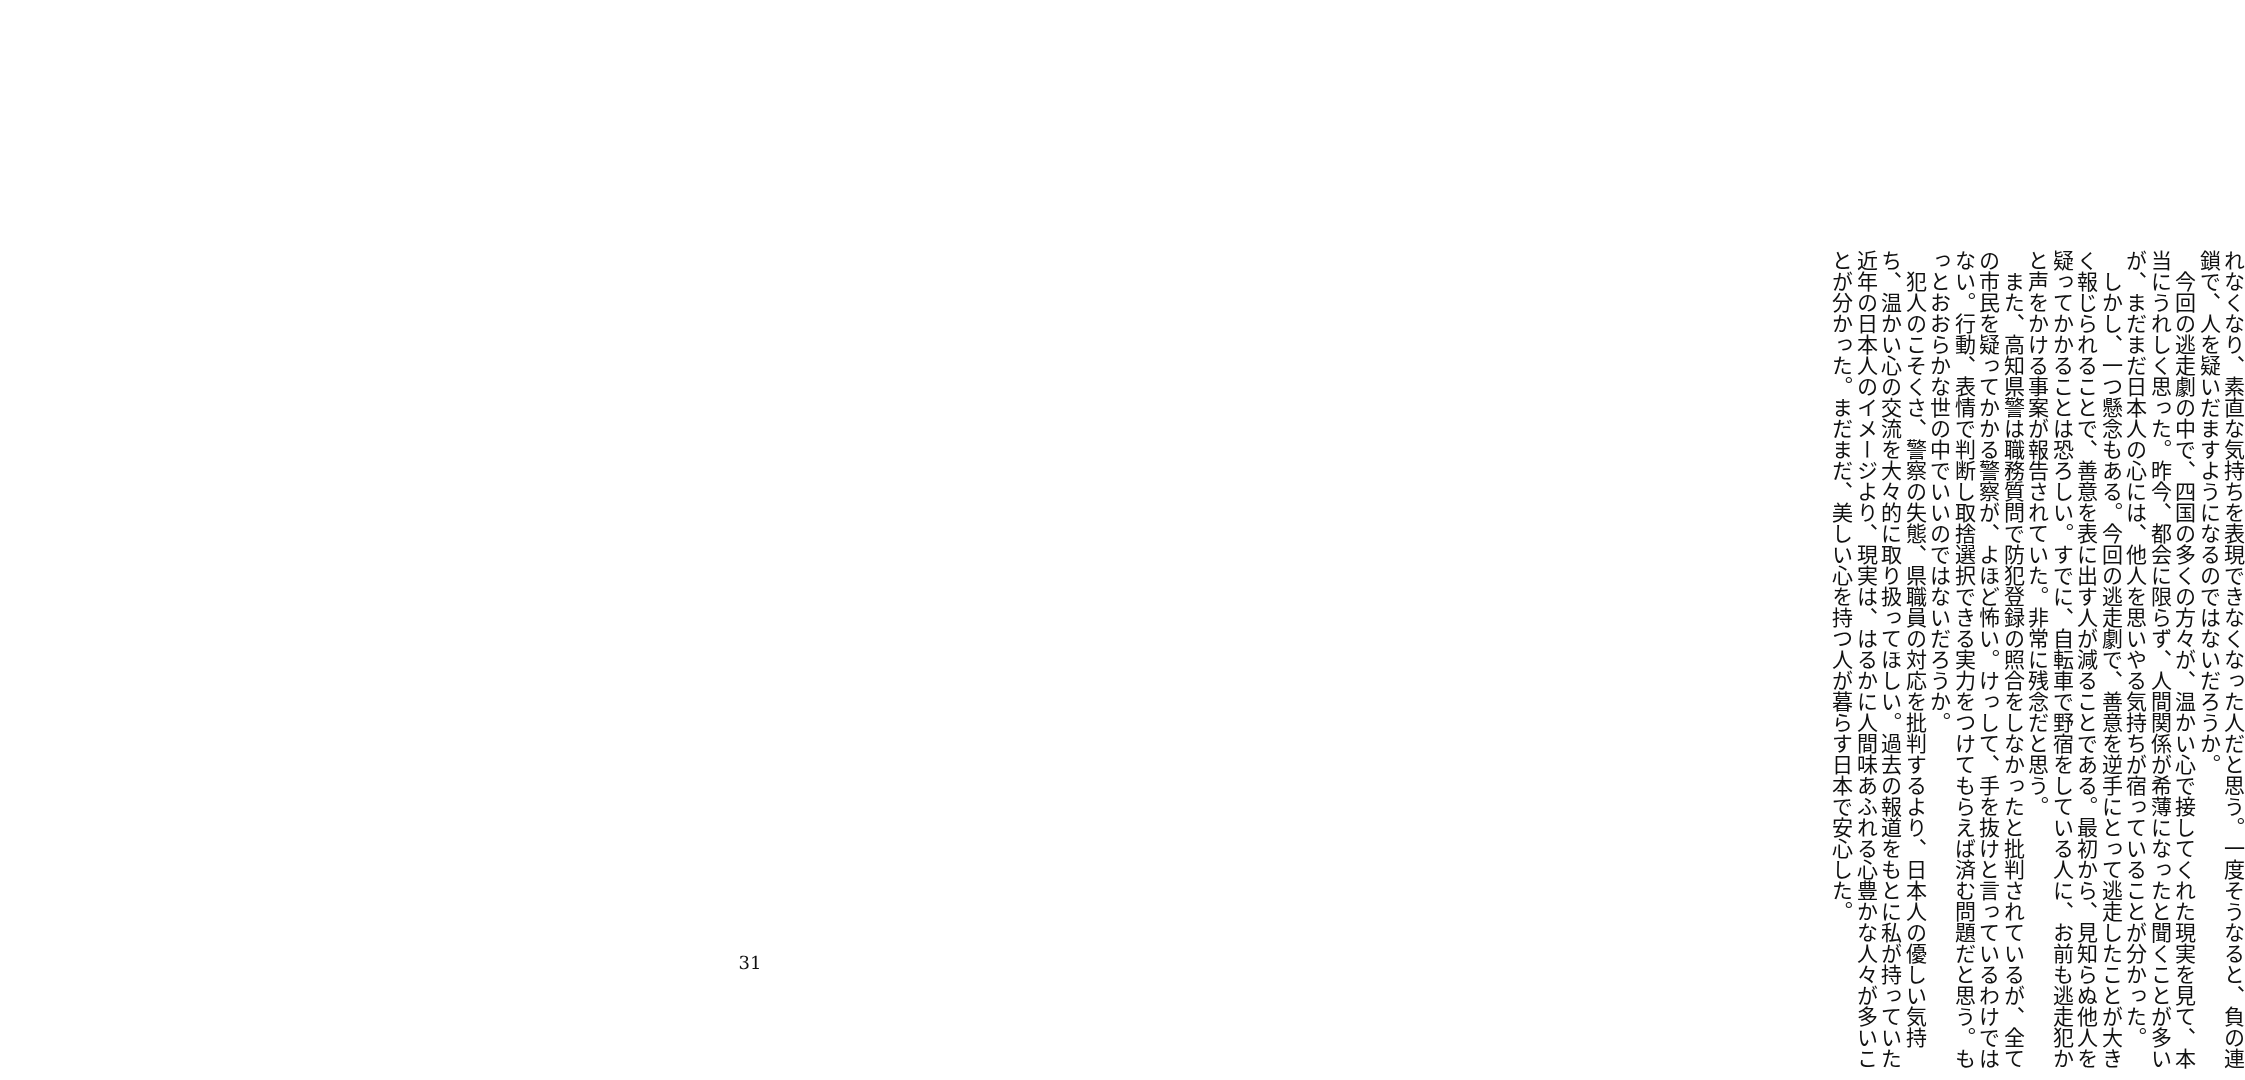れなくなり、素直な気持ちを表現できなくなった人だと思う。一度そうなると、負の連鎖で、人を疑いだますようになるのではないだろうか。
　今回の逃走劇の中で、四国の多くの方々が、温かい心で接してくれた現実を見て、本当にうれしく思った。昨今、都会に限らず、人間関係が希薄になったと聞くことが多いが、まだまだ日本人の心には、他人を思いやる気持ちが宿っていることが分かった。
　しかし、一つ懸念もある。今回の逃走劇で、善意を逆手にとって逃走したことが大きく報じられることで、善意を表に出す人が減ることである。最初から、見知らぬ他人を疑ってかかることは恐ろしい。すでに、自転車で野宿をしている人に、お前も逃走犯かと声をかける事案が報告されていた。非常に残念だと思う。
　また、高知県警は職務質問で防犯登録の照合をしなかったと批判されているが、全ての市民を疑ってかかる警察が、よほど怖い。けっして、手を抜けと言っているわけではない。行動、表情で判断し取捨選択できる実力をつけてもらえば済む問題だと思う。もっとおおらかな世の中でいいのではないだろうか。
　犯人のこそくさ、警察の失態、県職員の対応を批判するより、日本人の優しい気持ち、温かい心の交流を大々的に取り扱ってほしい。過去の報道をもとに私が持っていた近年の日本人のイメージより、現実は、はるかに人間味あふれる心豊かな人々が多いことが分かった。まだまだ、美しい心を持つ人が暮らす日本で安心した。
31